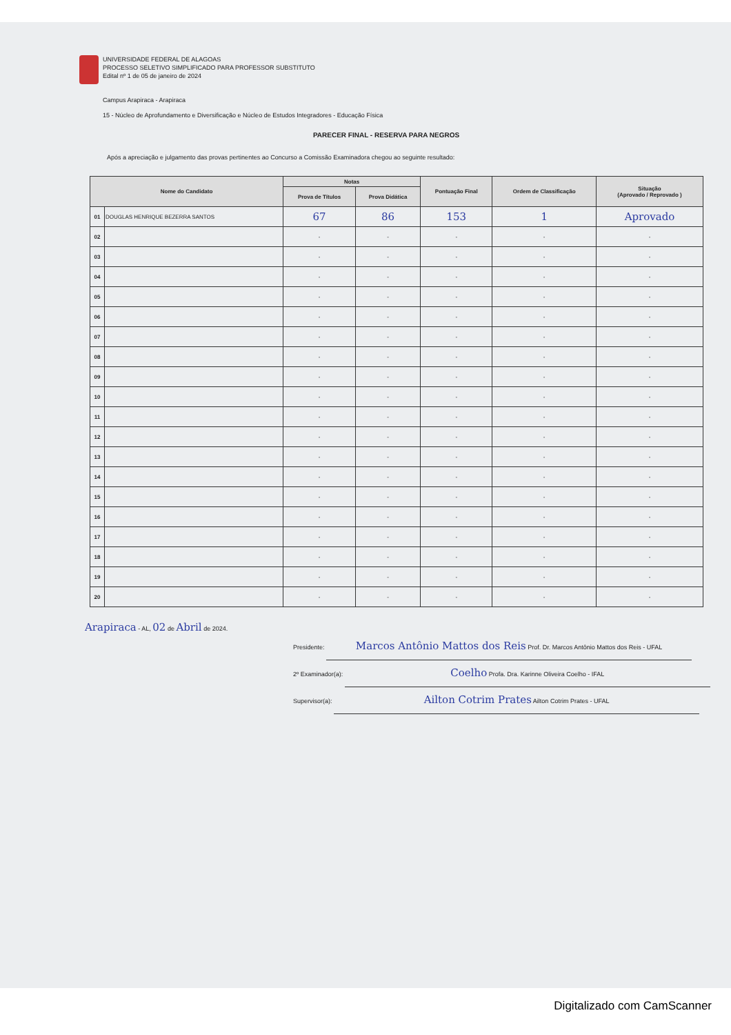UNIVERSIDADE FEDERAL DE ALAGOAS
PROCESSO SELETIVO SIMPLIFICADO PARA PROFESSOR SUBSTITUTO
Edital nº 1 de 05 de janeiro de 2024
Campus Arapiraca - Arapiraca
15 - Núcleo de Aprofundamento e Diversificação e Núcleo de Estudos Integradores - Educação Física
PARECER FINAL - RESERVA PARA NEGROS
Após a apreciação e julgamento das provas pertinentes ao Concurso a Comissão Examinadora chegou ao seguinte resultado:
| Nome do Candidato | | Notas | | Pontuação Final | Ordem de Classificação | Situação (Aprovado / Reprovado ) |
| --- | --- | --- | --- | --- | --- | --- |
| | | Prova de Títulos | Prova Didática | | | |
| 01 | DOUGLAS HENRIQUE BEZERRA SANTOS | 67 | 86 | 153 | 1 | Aprovado |
| 02 | | - | - | - | - | - |
| 03 | | - | - | - | - | - |
| 04 | | - | - | - | - | - |
| 05 | | - | - | - | - | - |
| 06 | | - | - | - | - | - |
| 07 | | - | - | - | - | - |
| 08 | | - | - | - | - | - |
| 09 | | - | - | - | - | - |
| 10 | | - | - | - | - | - |
| 11 | | - | - | - | - | - |
| 12 | | - | - | - | - | - |
| 13 | | - | - | - | - | - |
| 14 | | - | - | - | - | - |
| 15 | | - | - | - | - | - |
| 16 | | - | - | - | - | - |
| 17 | | - | - | - | - | - |
| 18 | | - | - | - | - | - |
| 19 | | - | - | - | - | - |
| 20 | | - | - | - | - | - |
Arapiraca - AL, 02 de Abril de 2024.
Presidente: Marcos Antônio Mattos dos Reis Prof. Dr. Marcos Antônio Mattos dos Reis - UFAL
2º Examinador(a): Coelho Profa. Dra. Karinne Oliveira Coelho - IFAL
Supervisor(a): Ailton Cotrim Prates Ailton Cotrim Prates - UFAL
Digitalizado com CamScanner